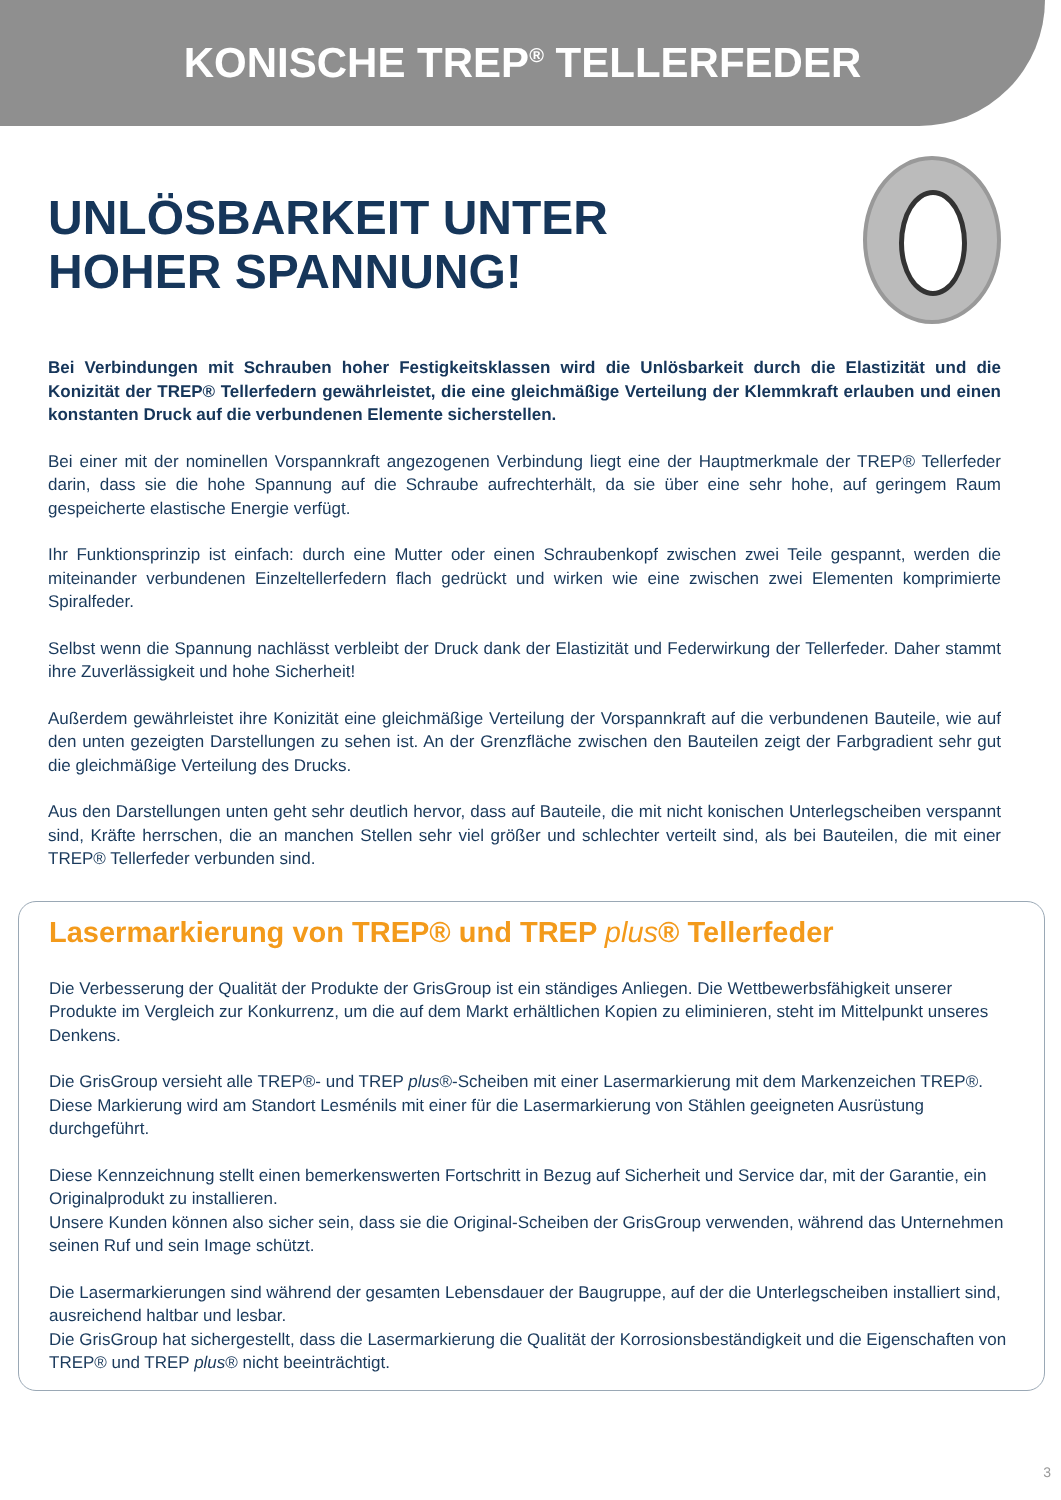KONISCHE TREP<sup>®</sup> TELLERFEDER
UNLÖSBARKEIT UNTER
HOHER SPANNUNG!
Bei Verbindungen mit Schrauben hoher Festigkeitsklassen wird die Unlösbarkeit durch die Elastizität und die Konizität der TREP® Tellerfedern gewährleistet, die eine gleichmäßige Verteilung der Klemmkraft erlauben und einen konstanten Druck auf die verbundenen Elemente sicherstellen.
Bei einer mit der nominellen Vorspannkraft angezogenen Verbindung liegt eine der Hauptmerkmale der TREP® Tellerfeder darin, dass sie die hohe Spannung auf die Schraube aufrechterhält, da sie über eine sehr hohe, auf geringem Raum gespeicherte elastische Energie verfügt.
Ihr Funktionsprinzip ist einfach: durch eine Mutter oder einen Schraubenkopf zwischen zwei Teile gespannt, werden die miteinander verbundenen Einzeltellerfedern flach gedrückt und wirken wie eine zwischen zwei Elementen komprimierte Spiralfeder.
Selbst wenn die Spannung nachlässt verbleibt der Druck dank der Elastizität und Federwirkung der Tellerfeder. Daher stammt ihre Zuverlässigkeit und hohe Sicherheit!
Außerdem gewährleistet ihre Konizität eine gleichmäßige Verteilung der Vorspannkraft auf die verbundenen Bauteile, wie auf den unten gezeigten Darstellungen zu sehen ist. An der Grenzfläche zwischen den Bauteilen zeigt der Farbgradient sehr gut die gleichmäßige Verteilung des Drucks.
Aus den Darstellungen unten geht sehr deutlich hervor, dass auf Bauteile, die mit nicht konischen Unterlegscheiben verspannt sind, Kräfte herrschen, die an manchen Stellen sehr viel größer und schlechter verteilt sind, als bei Bauteilen, die mit einer TREP® Tellerfeder verbunden sind.
Lasermarkierung von TREP® und TREP plus® Tellerfeder
Die Verbesserung der Qualität der Produkte der GrisGroup ist ein ständiges Anliegen. Die Wettbewerbsfähigkeit unserer Produkte im Vergleich zur Konkurrenz, um die auf dem Markt erhältlichen Kopien zu eliminieren, steht im Mittelpunkt unseres Denkens.
Die GrisGroup versieht alle TREP®- und TREP plus®-Scheiben mit einer Lasermarkierung mit dem Markenzeichen TREP®.
Diese Markierung wird am Standort Lesménils mit einer für die Lasermarkierung von Stählen geeigneten Ausrüstung durchgeführt.
Diese Kennzeichnung stellt einen bemerkenswerten Fortschritt in Bezug auf Sicherheit und Service dar, mit der Garantie, ein Originalprodukt zu installieren.
Unsere Kunden können also sicher sein, dass sie die Original-Scheiben der GrisGroup verwenden, während das Unternehmen seinen Ruf und sein Image schützt.
Die Lasermarkierungen sind während der gesamten Lebensdauer der Baugruppe, auf der die Unterlegscheiben installiert sind, ausreichend haltbar und lesbar.
Die GrisGroup hat sichergestellt, dass die Lasermarkierung die Qualität der Korrosionsbeständigkeit und die Eigenschaften von TREP® und TREP plus® nicht beeinträchtigt.
3